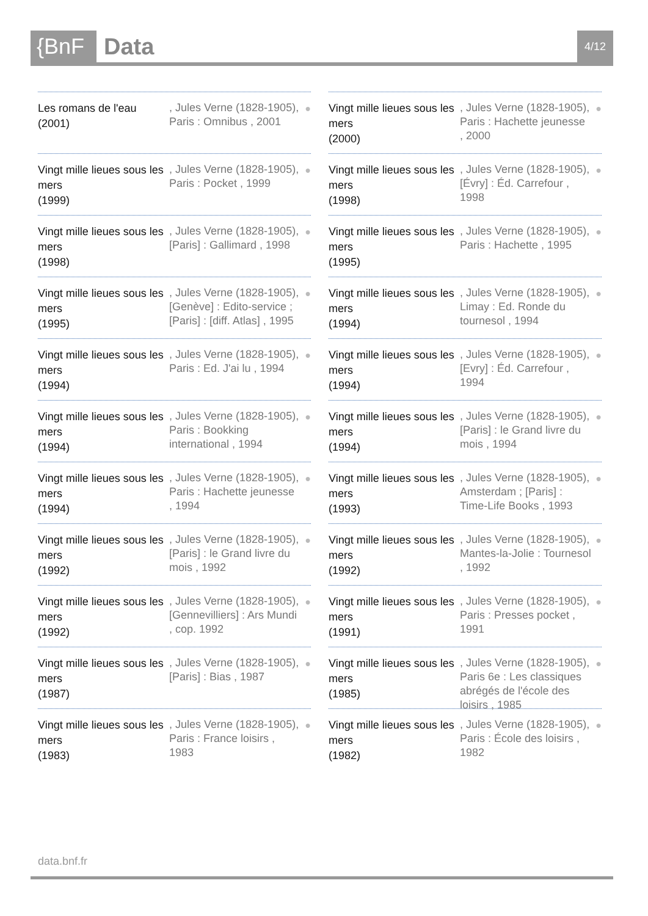{BnF Data
4/12
Les romans de l'eau
(2001)
, Jules Verne (1828-1905), Paris : Omnibus , 2001
●
Vingt mille lieues sous les mers
(1999)
, Jules Verne (1828-1905), Paris : Pocket , 1999
●
Vingt mille lieues sous les mers
(1998)
, Jules Verne (1828-1905), [Paris] : Gallimard , 1998
●
Vingt mille lieues sous les mers
(1995)
, Jules Verne (1828-1905), [Genève] : Edito-service ; [Paris] : [diff. Atlas] , 1995
●
Vingt mille lieues sous les mers
(1994)
, Jules Verne (1828-1905), Paris : Ed. J'ai lu , 1994
●
Vingt mille lieues sous les mers
(1994)
, Jules Verne (1828-1905), Paris : Bookking international , 1994
●
Vingt mille lieues sous les mers
(1994)
, Jules Verne (1828-1905), Paris : Hachette jeunesse , 1994
●
Vingt mille lieues sous les mers
(1992)
, Jules Verne (1828-1905), [Paris] : le Grand livre du mois , 1992
●
Vingt mille lieues sous les mers
(1992)
, Jules Verne (1828-1905), [Gennevilliers] : Ars Mundi , cop. 1992
●
Vingt mille lieues sous les mers
(1987)
, Jules Verne (1828-1905), [Paris] : Bias , 1987
●
Vingt mille lieues sous les mers
(1983)
, Jules Verne (1828-1905), Paris : France loisirs , 1983
●
Vingt mille lieues sous les mers
(2000)
, Jules Verne (1828-1905), Paris : Hachette jeunesse , 2000
●
Vingt mille lieues sous les mers
(1998)
, Jules Verne (1828-1905), [Évry] : Éd. Carrefour , 1998
●
Vingt mille lieues sous les mers
(1995)
, Jules Verne (1828-1905), Paris : Hachette , 1995
●
Vingt mille lieues sous les mers
(1994)
, Jules Verne (1828-1905), Limay : Ed. Ronde du tournesol , 1994
●
Vingt mille lieues sous les mers
(1994)
, Jules Verne (1828-1905), [Evry] : Éd. Carrefour , 1994
●
Vingt mille lieues sous les mers
(1994)
, Jules Verne (1828-1905), [Paris] : le Grand livre du mois , 1994
●
Vingt mille lieues sous les mers
(1993)
, Jules Verne (1828-1905), Amsterdam ; [Paris] : Time-Life Books , 1993
●
Vingt mille lieues sous les mers
(1992)
, Jules Verne (1828-1905), Mantes-la-Jolie : Tournesol , 1992
●
Vingt mille lieues sous les mers
(1991)
, Jules Verne (1828-1905), Paris : Presses pocket , 1991
●
Vingt mille lieues sous les mers
(1985)
, Jules Verne (1828-1905), Paris 6e : Les classiques abrégés de l'école des loisirs , 1985
●
Vingt mille lieues sous les mers
(1982)
, Jules Verne (1828-1905), Paris : École des loisirs , 1982
●
data.bnf.fr